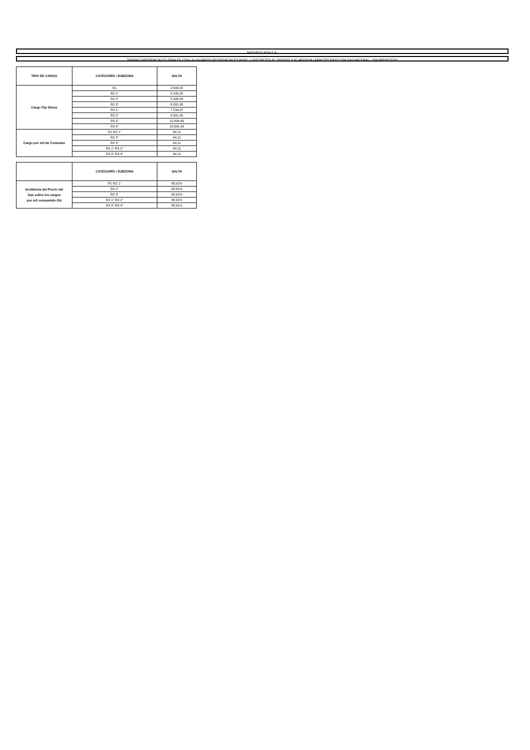NATURGY NOA S.A.
TARIFAS DIFERENCIALES FINALES (70%) A USUARIOS RESIDENCIALES NIVEL 1 (DECRETOS N° 332/2022 Y N° 465/2024 ) ABASTECIDOS CON GAS NATURAL - SIN IMPUESTOS
| TIPO DE CARGO | CATEGORÍA / SUBZONA | SALTA |
| --- | --- | --- |
| Cargo Fijo $/mes | R1 | 2.604,82 |
| | R2 1° | 5.245,08 |
| | R2 2° | 5.908,83 |
| | R2 3° | 6.581,98 |
| | R3 1° | 7.534,37 |
| | R3 2° | 8.901,45 |
| | R3 3° | 10.434,43 |
| | R3 4° | 18.641,43 |
| Cargo por m3 de Consumo | R1-R2 1° | 94,11 |
| | R2 2° | 94,11 |
| | R2 3° | 94,11 |
| | R3 1°-R3 2° | 94,11 |
| | R3 3°-R3 4° | 94,11 |
| | CATEGORÍA / SUBZONA | SALTA |
| --- | --- | --- |
| Incidencia del Precio del Gas sobre los cargos por m3 consumido (%) | R1-R2 1° | 88,91% |
| | R2 2° | 88,91% |
| | R2 3° | 88,91% |
| | R3 1°-R3 2° | 88,91% |
| | R3 3°-R3 4° | 88,91% |